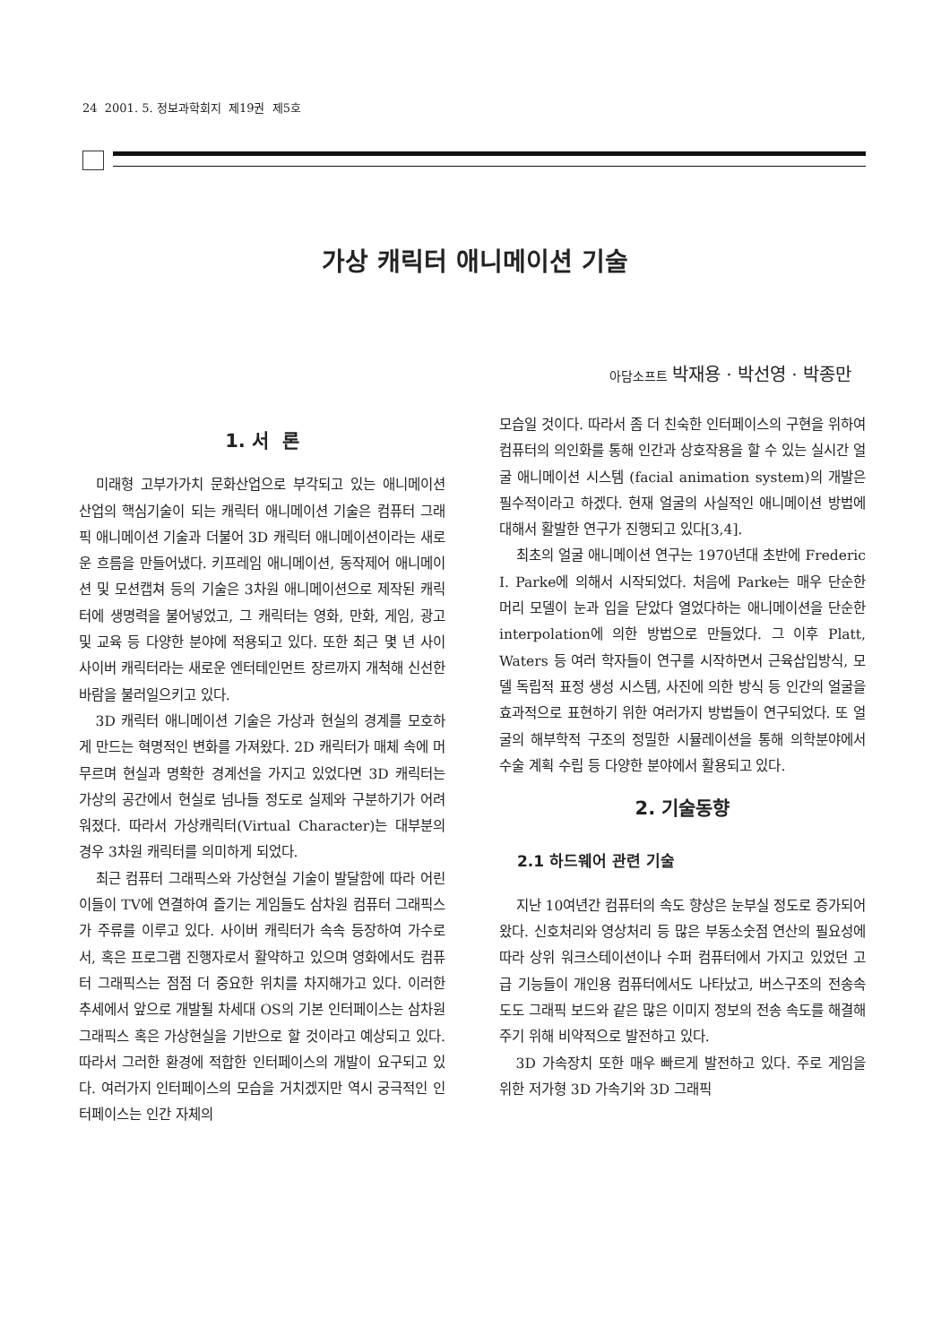24 2001. 5. 정보과학회지 제19권 제5호
가상 캐릭터 애니메이션 기술
아담소프트 박재용 · 박선영 · 박종만
1. 서 론
미래형 고부가가치 문화산업으로 부각되고 있는 애니메이션 산업의 핵심기술이 되는 캐릭터 애니메이션 기술은 컴퓨터 그래픽 애니메이션 기술과 더불어 3D 캐릭터 애니메이션이라는 새로운 흐름을 만들어냈다. 키프레임 애니메이션, 동작제어 애니메이션 및 모션캡쳐 등의 기술은 3차원 애니메이션으로 제작된 캐릭터에 생명력을 불어넣었고, 그 캐릭터는 영화, 만화, 게임, 광고 및 교육 등 다양한 분야에 적용되고 있다. 또한 최근 몇 년 사이 사이버 캐릭터라는 새로운 엔터테인먼트 장르까지 개척해 신선한 바람을 불러일으키고 있다.
3D 캐릭터 애니메이션 기술은 가상과 현실의 경계를 모호하게 만드는 혁명적인 변화를 가져왔다. 2D 캐릭터가 매체 속에 머무르며 현실과 명확한 경계선을 가지고 있었다면 3D 캐릭터는 가상의 공간에서 현실로 넘나들 정도로 실제와 구분하기가 어려워졌다. 따라서 가상캐릭터(Virtual Character)는 대부분의 경우 3차원 캐릭터를 의미하게 되었다.
최근 컴퓨터 그래픽스와 가상현실 기술이 발달함에 따라 어린이들이 TV에 연결하여 즐기는 게임들도 삼차원 컴퓨터 그래픽스가 주류를 이루고 있다. 사이버 캐릭터가 속속 등장하여 가수로서, 혹은 프로그램 진행자로서 활약하고 있으며 영화에서도 컴퓨터 그래픽스는 점점 더 중요한 위치를 차지해가고 있다. 이러한 추세에서 앞으로 개발될 차세대 OS의 기본 인터페이스는 삼차원 그래픽스 혹은 가상현실을 기반으로 할 것이라고 예상되고 있다. 따라서 그러한 환경에 적합한 인터페이스의 개발이 요구되고 있다. 여러가지 인터페이스의 모습을 거치겠지만 역시 궁극적인 인터페이스는 인간 자체의
모습일 것이다. 따라서 좀 더 친숙한 인터페이스의 구현을 위하여 컴퓨터의 의인화를 통해 인간과 상호작용을 할 수 있는 실시간 얼굴 애니메이션 시스템 (facial animation system)의 개발은 필수적이라고 하겠다. 현재 얼굴의 사실적인 애니메이션 방법에 대해서 활발한 연구가 진행되고 있다[3,4].
최초의 얼굴 애니메이션 연구는 1970년대 초반에 Frederic I. Parke에 의해서 시작되었다. 처음에 Parke는 매우 단순한 머리 모델이 눈과 입을 닫았다 열었다하는 애니메이션을 단순한 interpolation에 의한 방법으로 만들었다. 그 이후 Platt, Waters 등 여러 학자들이 연구를 시작하면서 근육삽입방식, 모델 독립적 표정 생성 시스템, 사진에 의한 방식 등 인간의 얼굴을 효과적으로 표현하기 위한 여러가지 방법들이 연구되었다. 또 얼굴의 해부학적 구조의 정밀한 시뮬레이션을 통해 의학분야에서 수술 계획 수립 등 다양한 분야에서 활용되고 있다.
2. 기술동향
2.1 하드웨어 관련 기술
지난 10여년간 컴퓨터의 속도 향상은 눈부실 정도로 증가되어 왔다. 신호처리와 영상처리 등 많은 부동소숫점 연산의 필요성에 따라 상위 워크스테이션이나 수퍼 컴퓨터에서 가지고 있었던 고급 기능들이 개인용 컴퓨터에서도 나타났고, 버스구조의 전송속도도 그래픽 보드와 같은 많은 이미지 정보의 전송 속도를 해결해주기 위해 비약적으로 발전하고 있다.
3D 가속장치 또한 매우 빠르게 발전하고 있다. 주로 게임을 위한 저가형 3D 가속기와 3D 그래픽